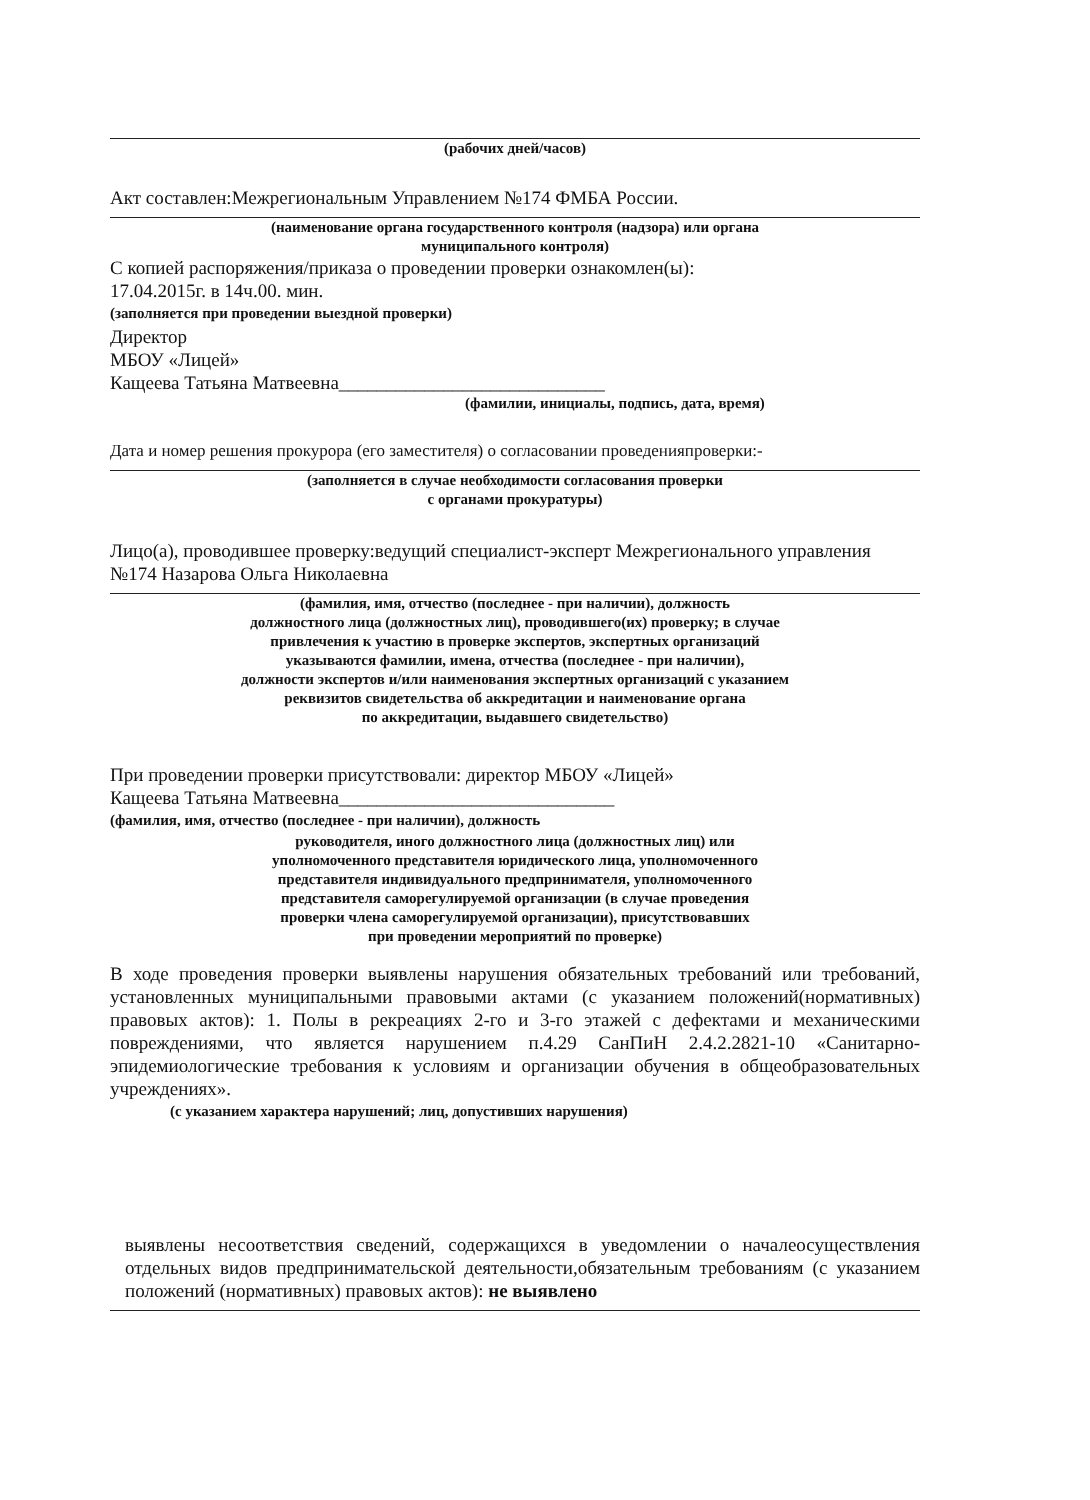(рабочих дней/часов)
Акт составлен:Межрегиональным Управлением №174 ФМБА России.
(наименование органа государственного контроля (надзора) или органа
муниципального контроля)
С копией распоряжения/приказа о проведении проверки ознакомлен(ы):
17.04.2015г. в 14ч.00. мин.
(заполняется при проведении выездной проверки)
Директор
МБОУ «Лицей»
Кащеева Татьяна Матвеевна____________________________
(фамилии, инициалы, подпись, дата, время)
Дата и номер решения прокурора (его заместителя) о согласовании проведенияпроверки:-
(заполняется в случае необходимости согласования проверки
с органами прокуратуры)
Лицо(а), проводившее проверку:ведущий специалист-эксперт Межрегионального управления №174 Назарова Ольга Николаевна
(фамилия, имя, отчество (последнее - при наличии), должность
должностного лица (должностных лиц), проводившего(их) проверку; в случае
привлечения к участию в проверке экспертов, экспертных организаций
указываются фамилии, имена, отчества (последнее - при наличии),
должности экспертов и/или наименования экспертных организаций с указанием
реквизитов свидетельства об аккредитации и наименование органа
по аккредитации, выдавшего свидетельство)
При проведении проверки присутствовали: директор МБОУ «Лицей»
Кащеева Татьяна Матвеевна_____________________________
(фамилия, имя, отчество (последнее - при наличии), должность
руководителя, иного должностного лица (должностных лиц) или
уполномоченного представителя юридического лица, уполномоченного
представителя индивидуального предпринимателя, уполномоченного
представителя саморегулируемой организации (в случае проведения
проверки члена саморегулируемой организации), присутствовавших
при проведении мероприятий по проверке)
В ходе проведения проверки выявлены нарушения обязательных требований или требований, установленных муниципальными правовыми актами (с указанием положений(нормативных) правовых актов): 1. Полы в рекреациях 2-го и 3-го этажей с дефектами и механическими повреждениями, что является нарушением п.4.29 СанПиН 2.4.2.2821-10 «Санитарно-эпидемиологические требования к условиям и организации обучения в общеобразовательных учреждениях».
(с указанием характера нарушений; лиц, допустивших нарушения)
выявлены несоответствия сведений, содержащихся в уведомлении о началеосуществления отдельных видов предпринимательской деятельности,обязательным требованиям (с указанием положений (нормативных) правовых актов): не выявлено